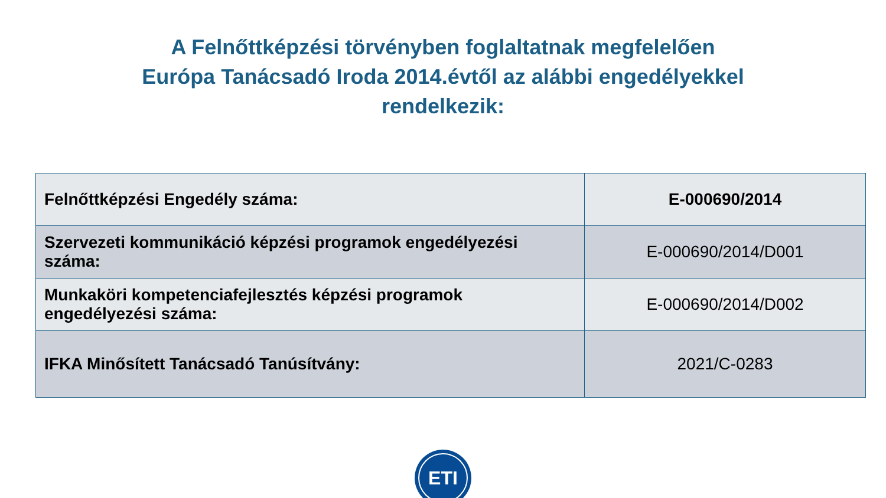A Felnőttképzési törvényben foglaltatnak megfelelően
Európa Tanácsadó Iroda 2014.évtől az alábbi engedélyekkel
rendelkezik:
| Felnőttképzési Engedély száma: | E-000690/2014 |
| Szervezeti kommunikáció képzési programok engedélyezési száma: | E-000690/2014/D001 |
| Munkaköri kompetenciafejlesztés képzési programok engedélyezési száma: | E-000690/2014/D002 |
| IFKA Minősített Tanácsadó Tanúsítvány: | 2021/C-0283 |
ETI